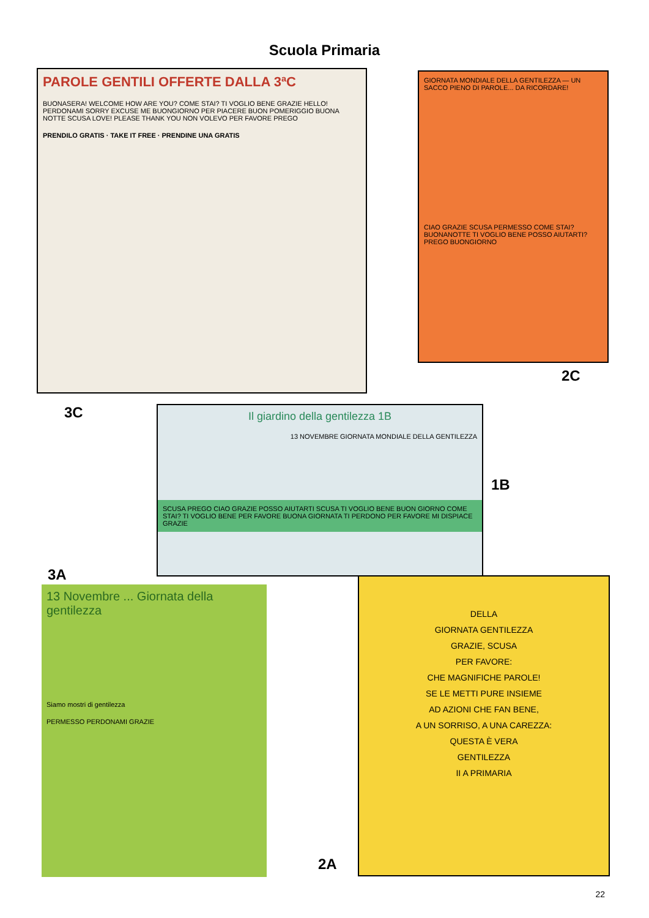Scuola Primaria
PAROLE GENTILI OFFERTE DALLA 3ªC
BUONASERA! WELCOME HOW ARE YOU? COME STAI? TI VOGLIO BENE GRAZIE HELLO! PERDONAMI SORRY EXCUSE ME BUONGIORNO PER PIACERE BUON POMERIGGIO BUONA NOTTE SCUSA LOVE! PLEASE THANK YOU NON VOLEVO PER FAVORE PREGO
PRENDILO GRATIS · TAKE IT FREE · PRENDINE UNA GRATIS
GIORNATA MONDIALE DELLA GENTILEZZA — UN SACCO PIENO DI PAROLE... DA RICORDARE!
CIAO GRAZIE SCUSA PERMESSO COME STAI? BUONANOTTE TI VOGLIO BENE POSSO AIUTARTI? PREGO BUONGIORNO
2C
3C
Il giardino della gentilezza 1B
13 NOVEMBRE GIORNATA MONDIALE DELLA GENTILEZZA
SCUSA PREGO CIAO GRAZIE POSSO AIUTARTI SCUSA TI VOGLIO BENE BUON GIORNO COME STAI? TI VOGLIO BENE PER FAVORE BUONA GIORNATA TI PERDONO PER FAVORE MI DISPIACE GRAZIE
1B
3A
13 Novembre ... Giornata della gentilezza
Siamo mostri di gentilezza
PERMESSO PERDONAMI GRAZIE
2A
DELLA
GIORNATA GENTILEZZA
GRAZIE, SCUSA
PER FAVORE:
CHE MAGNIFICHE PAROLE!
SE LE METTI PURE INSIEME
AD AZIONI CHE FAN BENE,
A UN SORRISO, A UNA CAREZZA:
QUESTA È VERA
GENTILEZZA
II A PRIMARIA
22